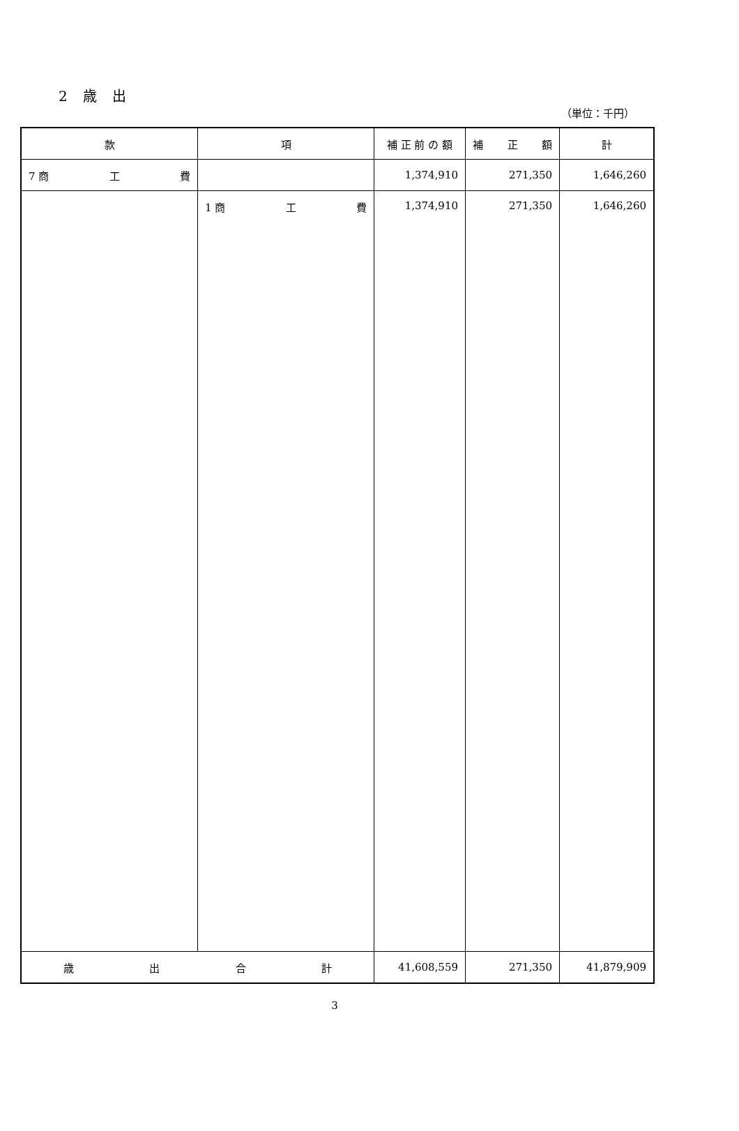2 歳 出
（単位：千円）
| 款 | 項 | 補 正 前 の 額 | 補 正 額 | 計 |
| --- | --- | --- | --- | --- |
| 7 商 工 費 | | 1,374,910 | 271,350 | 1,646,260 |
| | 1 商 工 費 | 1,374,910 | 271,350 | 1,646,260 |
| 歳 出 合 計 | | 41,608,559 | 271,350 | 41,879,909 |
3